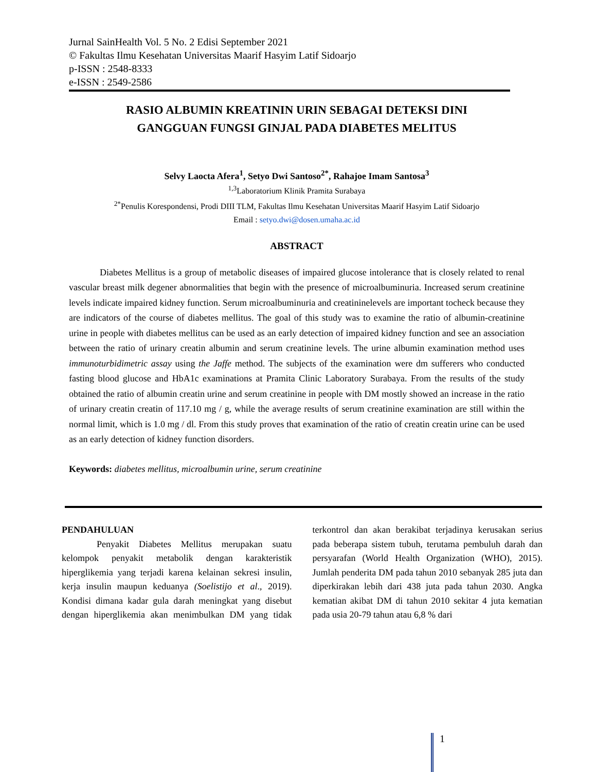Jurnal SainHealth Vol. 5 No. 2 Edisi September 2021
© Fakultas Ilmu Kesehatan Universitas Maarif Hasyim Latif Sidoarjo
p-ISSN : 2548-8333
e-ISSN : 2549-2586
RASIO ALBUMIN KREATININ URIN SEBAGAI DETEKSI DINI
GANGGUAN FUNGSI GINJAL PADA DIABETES MELITUS
Selvy Laocta Afera<sup>1</sup>, Setyo Dwi Santoso<sup>2*</sup>, Rahajoe Imam Santosa<sup>3</sup>
<sup>1,3</sup>Laboratorium Klinik Pramita Surabaya
<sup>2*</sup>Penulis Korespondensi, Prodi DIII TLM, Fakultas Ilmu Kesehatan Universitas Maarif Hasyim Latif Sidoarjo
Email : setyo.dwi@dosen.umaha.ac.id
ABSTRACT
Diabetes Mellitus is a group of metabolic diseases of impaired glucose intolerance that is closely related to renal vascular breast milk degener abnormalities that begin with the presence of microalbuminuria. Increased serum creatinine levels indicate impaired kidney function. Serum microalbuminuria and creatininelevels are important tocheck because they are indicators of the course of diabetes mellitus. The goal of this study was to examine the ratio of albumin-creatinine urine in people with diabetes mellitus can be used as an early detection of impaired kidney function and see an association between the ratio of urinary creatin albumin and serum creatinine levels. The urine albumin examination method uses immunoturbidimetric assay using the Jaffe method. The subjects of the examination were dm sufferers who conducted fasting blood glucose and HbA1c examinations at Pramita Clinic Laboratory Surabaya. From the results of the study obtained the ratio of albumin creatin urine and serum creatinine in people with DM mostly showed an increase in the ratio of urinary creatin creatin of 117.10 mg / g, while the average results of serum creatinine examination are still within the normal limit, which is 1.0 mg / dl. From this study proves that examination of the ratio of creatin creatin urine can be used as an early detection of kidney function disorders.
Keywords: diabetes mellitus, microalbumin urine, serum creatinine
PENDAHULUAN
Penyakit Diabetes Mellitus merupakan suatu kelompok penyakit metabolik dengan karakteristik hiperglikemia yang terjadi karena kelainan sekresi insulin, kerja insulin maupun keduanya (Soelistijo et al., 2019). Kondisi dimana kadar gula darah meningkat yang disebut dengan hiperglikemia akan menimbulkan DM yang tidak terkontrol dan akan berakibat terjadinya kerusakan serius pada beberapa sistem tubuh, terutama pembuluh darah dan persyarafan (World Health Organization (WHO), 2015). Jumlah penderita DM pada tahun 2010 sebanyak 285 juta dan diperkirakan lebih dari 438 juta pada tahun 2030. Angka kematian akibat DM di tahun 2010 sekitar 4 juta kematian pada usia 20-79 tahun atau 6,8 % dari
1